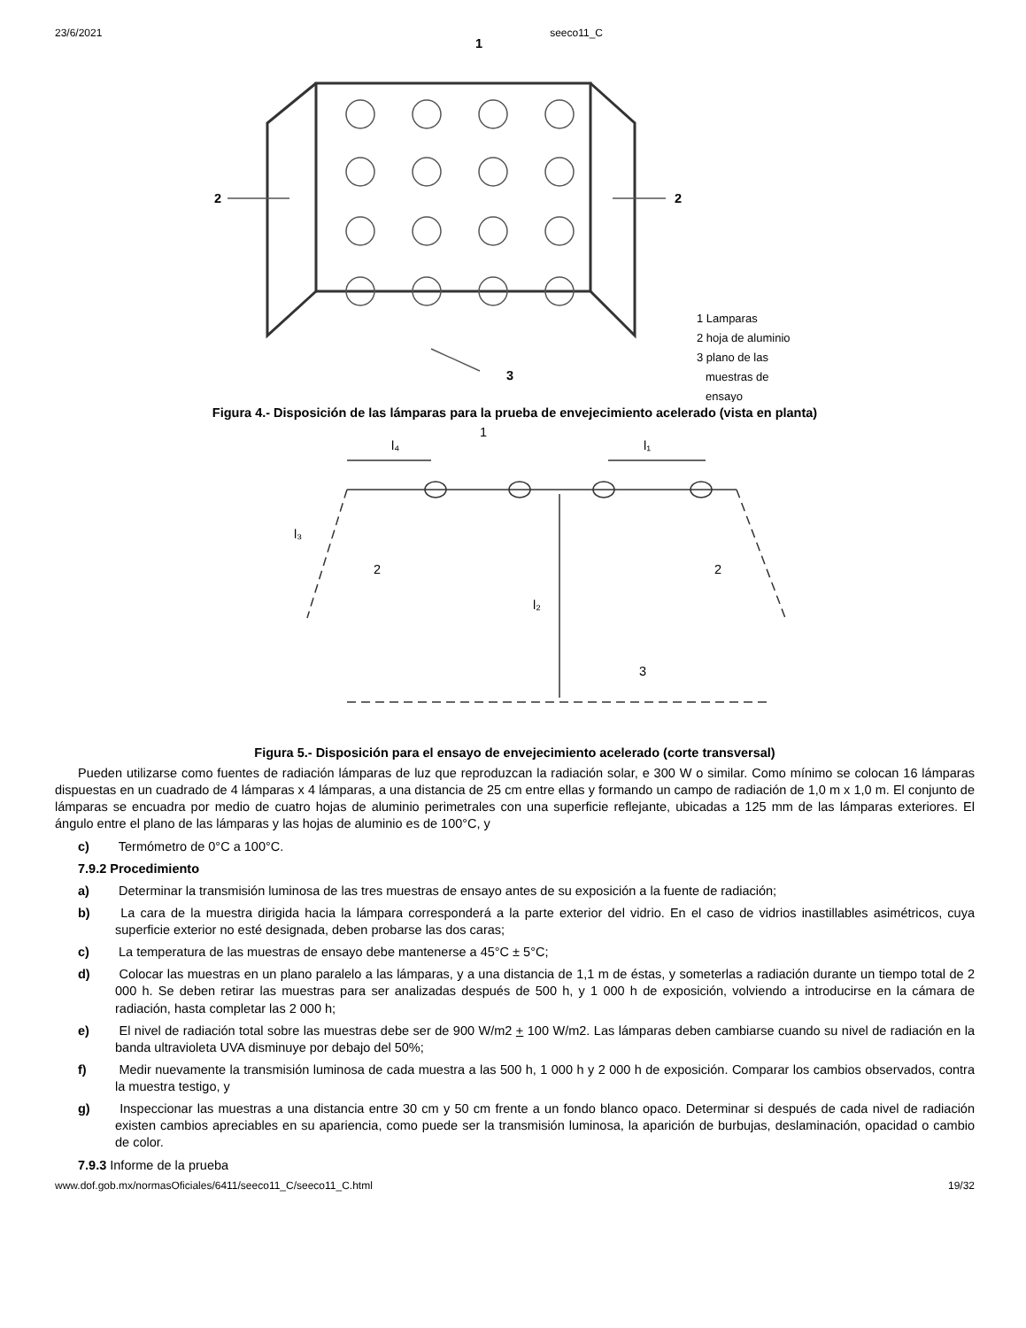23/6/2021 seeco11_C
1
2
2
3
1 Lamparas
2 hoja de aluminio
3 plano de las
muestras de
ensayo
Figura 4.- Disposición de las lámparas para la prueba de envejecimiento acelerado (vista en planta)
l₄
l₁
1
l₃
2
2
l₂
3
Figura 5.- Disposición para el ensayo de envejecimiento acelerado (corte transversal)
Pueden utilizarse como fuentes de radiación lámparas de luz que reproduzcan la radiación solar, e 300 W o similar. Como mínimo se colocan 16 lámparas dispuestas en un cuadrado de 4 lámparas x 4 lámparas, a una distancia de 25 cm entre ellas y formando un campo de radiación de 1,0 m x 1,0 m. El conjunto de lámparas se encuadra por medio de cuatro hojas de aluminio perimetrales con una superficie reflejante, ubicadas a 125 mm de las lámparas exteriores. El ángulo entre el plano de las lámparas y las hojas de aluminio es de 100°C, y
c) Termómetro de 0°C a 100°C.
7.9.2 Procedimiento
a) Determinar la transmisión luminosa de las tres muestras de ensayo antes de su exposición a la fuente de radiación;
b) La cara de la muestra dirigida hacia la lámpara corresponderá a la parte exterior del vidrio. En el caso de vidrios inastillables asimétricos, cuya superficie exterior no esté designada, deben probarse las dos caras;
c) La temperatura de las muestras de ensayo debe mantenerse a 45°C ± 5°C;
d) Colocar las muestras en un plano paralelo a las lámparas, y a una distancia de 1,1 m de éstas, y someterlas a radiación durante un tiempo total de 2 000 h. Se deben retirar las muestras para ser analizadas después de 500 h, y 1 000 h de exposición, volviendo a introducirse en la cámara de radiación, hasta completar las 2 000 h;
e) El nivel de radiación total sobre las muestras debe ser de 900 W/m2 + 100 W/m2. Las lámparas deben cambiarse cuando su nivel de radiación en la banda ultravioleta UVA disminuye por debajo del 50%;
f) Medir nuevamente la transmisión luminosa de cada muestra a las 500 h, 1 000 h y 2 000 h de exposición. Comparar los cambios observados, contra la muestra testigo, y
g) Inspeccionar las muestras a una distancia entre 30 cm y 50 cm frente a un fondo blanco opaco. Determinar si después de cada nivel de radiación existen cambios apreciables en su apariencia, como puede ser la transmisión luminosa, la aparición de burbujas, deslaminación, opacidad o cambio de color.
7.9.3 Informe de la prueba
www.dof.gob.mx/normasOficiales/6411/seeco11_C/seeco11_C.html 19/32